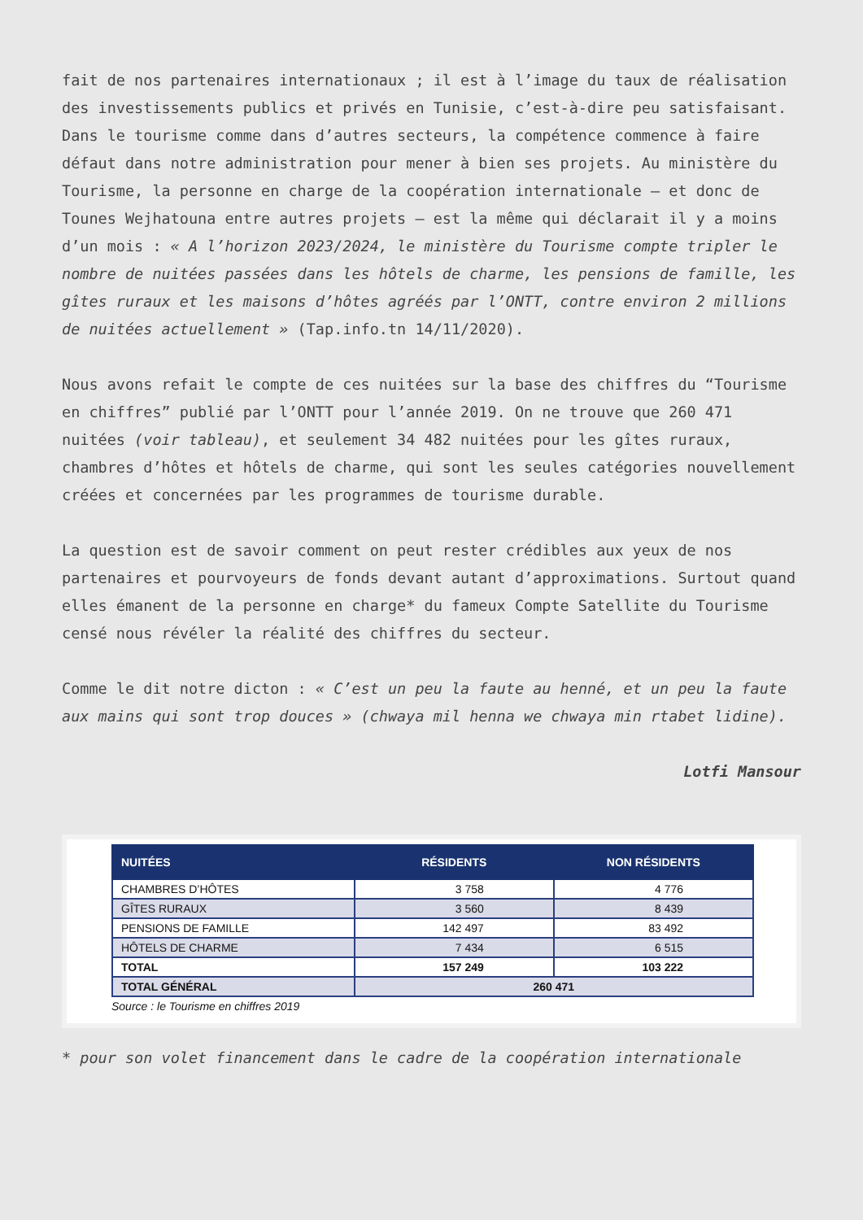fait de nos partenaires internationaux ; il est à l’image du taux de réalisation des investissements publics et privés en Tunisie, c’est-à-dire peu satisfaisant. Dans le tourisme comme dans d’autres secteurs, la compétence commence à faire défaut dans notre administration pour mener à bien ses projets. Au ministère du Tourisme, la personne en charge de la coopération internationale – et donc de Tounes Wejhatouna entre autres projets – est la même qui déclarait il y a moins d’un mois : « A l’horizon 2023/2024, le ministère du Tourisme compte tripler le nombre de nuitées passées dans les hôtels de charme, les pensions de famille, les gîtes ruraux et les maisons d’hôtes agréés par l’ONTT, contre environ 2 millions de nuitées actuellement » (Tap.info.tn 14/11/2020).
Nous avons refait le compte de ces nuitées sur la base des chiffres du “Tourisme en chiffres” publié par l’ONTT pour l’année 2019. On ne trouve que 260 471 nuitées (voir tableau), et seulement 34 482 nuitées pour les gîtes ruraux, chambres d’hôtes et hôtels de charme, qui sont les seules catégories nouvellement créées et concernées par les programmes de tourisme durable.
La question est de savoir comment on peut rester crédibles aux yeux de nos partenaires et pourvoyeurs de fonds devant autant d’approximations. Surtout quand elles émanent de la personne en charge* du fameux Compte Satellite du Tourisme censé nous révéler la réalité des chiffres du secteur.
Comme le dit notre dicton : « C’est un peu la faute au henné, et un peu la faute aux mains qui sont trop douces » (chwaya mil henna we chwaya min rtabet lidine).
Lotfi Mansour
| NUITÉES | RÉSIDENTS | NON RÉSIDENTS |
| --- | --- | --- |
| CHAMBRES D’HÔTES | 3 758 | 4 776 |
| GÎTES RURAUX | 3 560 | 8 439 |
| PENSIONS DE FAMILLE | 142 497 | 83 492 |
| HÔTELS DE CHARME | 7 434 | 6 515 |
| TOTAL | 157 249 | 103 222 |
| TOTAL GÉNÉRAL | 260 471 | |
Source : le Tourisme en chiffres 2019
* pour son volet financement dans le cadre de la coopération internationale